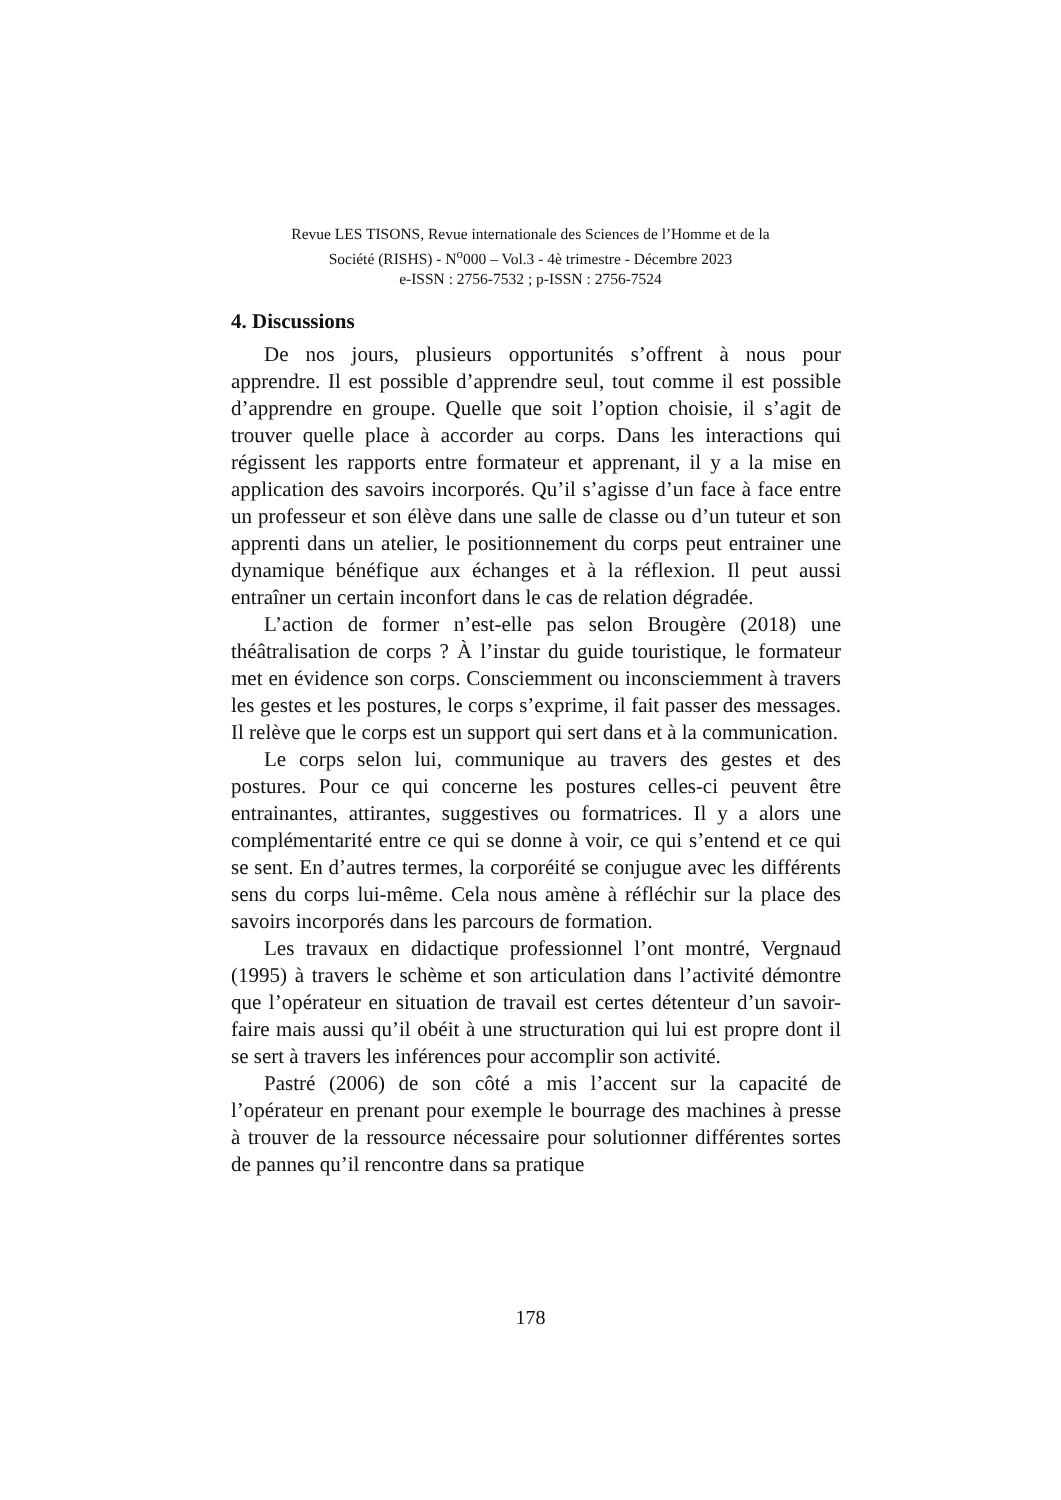Revue LES TISONS, Revue internationale des Sciences de l’Homme et de la
Société (RISHS) - N<sup>o</sup>000 – Vol.3 - 4è trimestre - Décembre 2023
e-ISSN : 2756-7532 ; p-ISSN : 2756-7524
4. Discussions
De nos jours, plusieurs opportunités s’offrent à nous pour apprendre. Il est possible d’apprendre seul, tout comme il est possible d’apprendre en groupe. Quelle que soit l’option choisie, il s’agit de trouver quelle place à accorder au corps. Dans les interactions qui régissent les rapports entre formateur et apprenant, il y a la mise en application des savoirs incorporés. Qu’il s’agisse d’un face à face entre un professeur et son élève dans une salle de classe ou d’un tuteur et son apprenti dans un atelier, le positionnement du corps peut entrainer une dynamique bénéfique aux échanges et à la réflexion. Il peut aussi entraîner un certain inconfort dans le cas de relation dégradée.
L’action de former n’est-elle pas selon Brougère (2018) une théâtralisation de corps ? À l’instar du guide touristique, le formateur met en évidence son corps. Consciemment ou inconsciemment à travers les gestes et les postures, le corps s’exprime, il fait passer des messages. Il relève que le corps est un support qui sert dans et à la communication.
Le corps selon lui, communique au travers des gestes et des postures. Pour ce qui concerne les postures celles-ci peuvent être entrainantes, attirantes, suggestives ou formatrices. Il y a alors une complémentarité entre ce qui se donne à voir, ce qui s’entend et ce qui se sent. En d’autres termes, la corporéité se conjugue avec les différents sens du corps lui-même. Cela nous amène à réfléchir sur la place des savoirs incorporés dans les parcours de formation.
Les travaux en didactique professionnel l’ont montré, Vergnaud (1995) à travers le schème et son articulation dans l’activité démontre que l’opérateur en situation de travail est certes détenteur d’un savoir-faire mais aussi qu’il obéit à une structuration qui lui est propre dont il se sert à travers les inférences pour accomplir son activité.
Pastré (2006) de son côté a mis l’accent sur la capacité de l’opérateur en prenant pour exemple le bourrage des machines à presse à trouver de la ressource nécessaire pour solutionner différentes sortes de pannes qu’il rencontre dans sa pratique
178